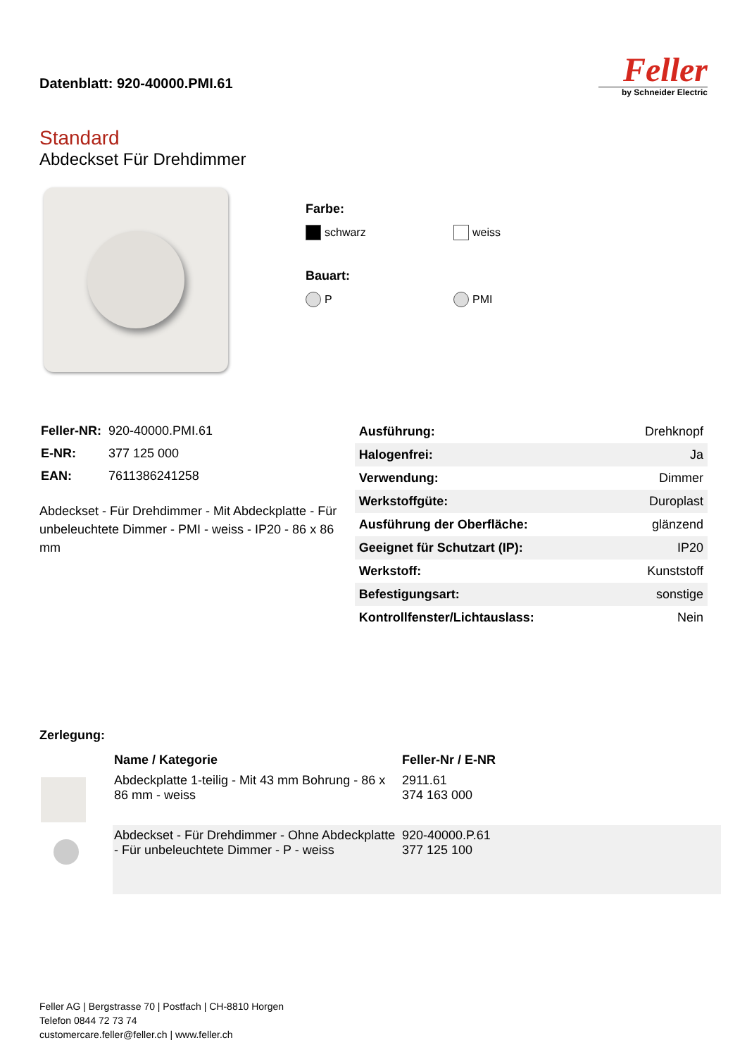Datenblatt: 920-40000.PMI.61
Feller
by Schneider Electric
Standard
Abdeckset Für Drehdimmer
Farbe:
schwarz weiss
Bauart:
P PMI
| Feller-NR: | 920-40000.PMI.61 |
| E-NR: | 377 125 000 |
| EAN: | 7611386241258 |
Abdeckset - Für Drehdimmer - Mit Abdeckplatte - Für unbeleuchtete Dimmer - PMI - weiss - IP20 - 86 x 86 mm
| Ausführung: | Drehknopf |
| Halogenfrei: | Ja |
| Verwendung: | Dimmer |
| Werkstoffgüte: | Duroplast |
| Ausführung der Oberfläche: | glänzend |
| Geeignet für Schutzart (IP): | IP20 |
| Werkstoff: | Kunststoff |
| Befestigungsart: | sonstige |
| Kontrollfenster/Lichtauslass: | Nein |
Zerlegung:
| | Name / Kategorie | Feller-Nr / E-NR |
| --- | --- | --- |
| | Abdeckplatte 1-teilig - Mit 43 mm Bohrung - 86 x 86 mm - weiss | 2911.61 374 163 000 |
| | Abdeckset - Für Drehdimmer - Ohne Abdeckplatte - Für unbeleuchtete Dimmer - P - weiss | 920-40000.P.61 377 125 100 |
Feller AG | Bergstrasse 70 | Postfach | CH-8810 Horgen
Telefon 0844 72 73 74
customercare.feller@feller.ch | www.feller.ch